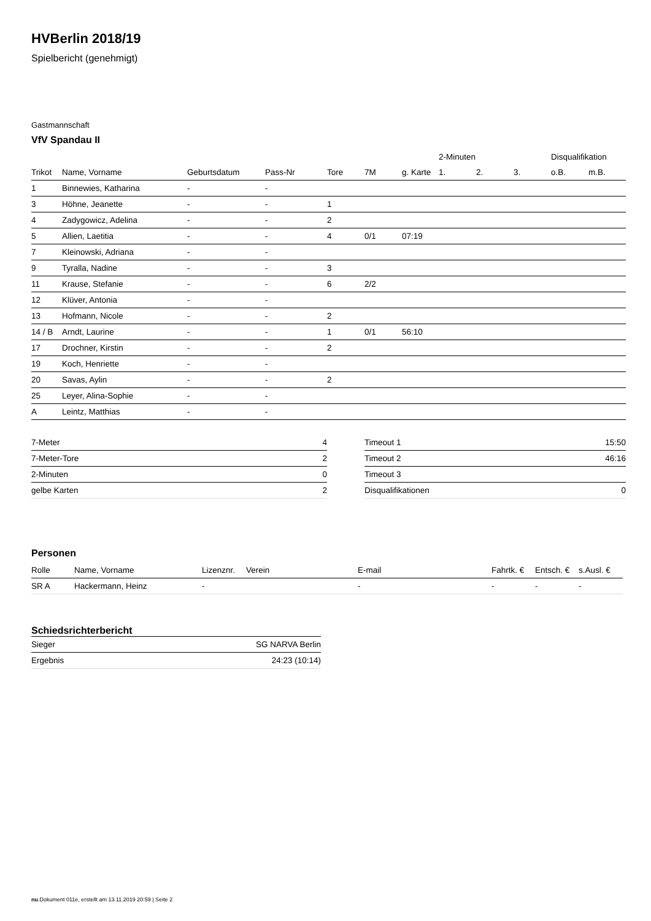HVBerlin 2018/19
Spielbericht (genehmigt)
Gastmannschaft
VfV Spandau II
| | | | | | | | 2-Minuten | | | Disqualifikation | |
| --- | --- | --- | --- | --- | --- | --- | --- | --- | --- | --- | --- |
| Trikot | Name, Vorname | Geburtsdatum | Pass-Nr | Tore | 7M | g. Karte | 1. | 2. | 3. | o.B. | m.B. |
| 1 | Binnewies, Katharina | - | - | | | | | | | | |
| 3 | Höhne, Jeanette | - | - | 1 | | | | | | | |
| 4 | Zadygowicz, Adelina | - | - | 2 | | | | | | | |
| 5 | Allien, Laetitia | - | - | 4 | 0/1 | 07:19 | | | | | |
| 7 | Kleinowski, Adriana | - | - | | | | | | | | |
| 9 | Tyralla, Nadine | - | - | 3 | | | | | | | |
| 11 | Krause, Stefanie | - | - | 6 | 2/2 | | | | | | |
| 12 | Klüver, Antonia | - | - | | | | | | | | |
| 13 | Hofmann, Nicole | - | - | 2 | | | | | | | |
| 14 / B | Arndt, Laurine | - | - | 1 | 0/1 | 56:10 | | | | | |
| 17 | Drochner, Kirstin | - | - | 2 | | | | | | | |
| 19 | Koch, Henriette | - | - | | | | | | | | |
| 20 | Savas, Aylin | - | - | 2 | | | | | | | |
| 25 | Leyer, Alina-Sophie | - | - | | | | | | | | |
| A | Leintz, Matthias | - | - | | | | | | | | |
| 7-Meter | 4 |
| 7-Meter-Tore | 2 |
| 2-Minuten | 0 |
| gelbe Karten | 2 |
| Timeout 1 | 15:50 |
| Timeout 2 | 46:16 |
| Timeout 3 | |
| Disqualifikationen | 0 |
Personen
| Rolle | Name, Vorname | Lizenznr. | Verein | E-mail | Fahrtk. € | Entsch. € | s.Ausl. € |
| --- | --- | --- | --- | --- | --- | --- | --- |
| SR A | Hackermann, Heinz | - | | - | - | - | - |
Schiedsrichterbericht
| Sieger | SG NARVA Berlin |
| Ergebnis | 24:23 (10:14) |
nu.Dokument 011e, erstellt am 13.11.2019 20:59 | Seite 2